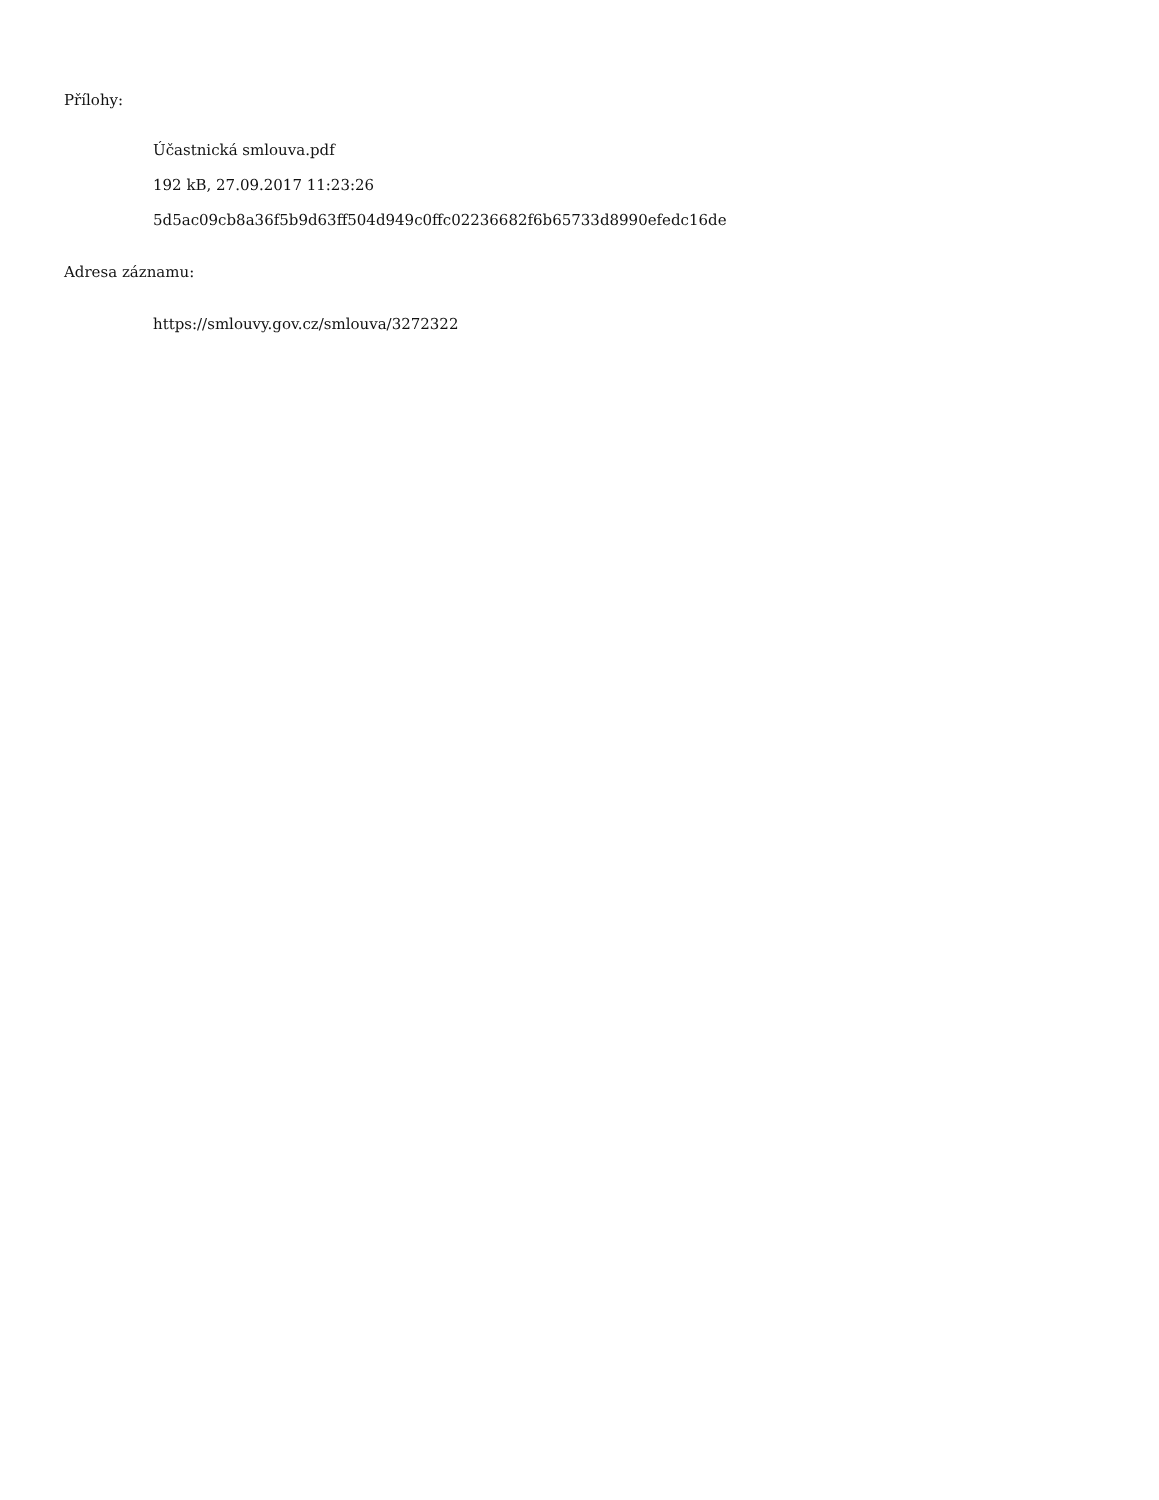Přílohy:
Účastnická smlouva.pdf
192 kB, 27.09.2017 11:23:26
5d5ac09cb8a36f5b9d63ff504d949c0ffc02236682f6b65733d8990efedc16de
Adresa záznamu:
https://smlouvy.gov.cz/smlouva/3272322